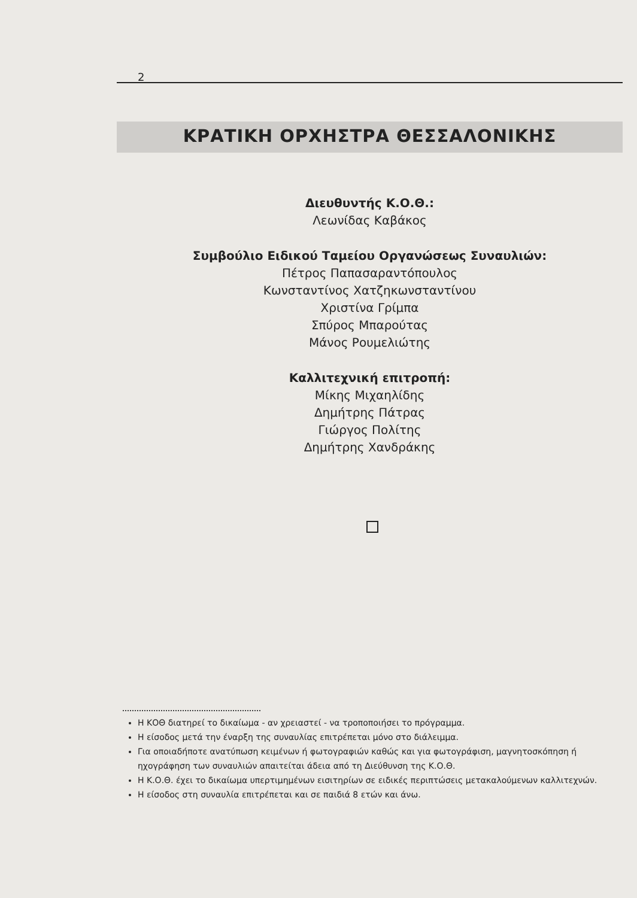2
ΚΡΑΤΙΚΗ ΟΡΧΗΣΤΡΑ ΘΕΣΣΑΛΟΝΙΚΗΣ
Διευθυντής Κ.Ο.Θ.:
Λεωνίδας Καβάκος
Συμβούλιο Ειδικού Ταμείου Οργανώσεως Συναυλιών:
Πέτρος Παπασαραντόπουλος
Κωνσταντίνος Χατζηκωνσταντίνου
Χριστίνα Γρίμπα
Σπύρος Μπαρούτας
Μάνος Ρουμελιώτης
Καλλιτεχνική επιτροπή:
Μίκης Μιχαηλίδης
Δημήτρης Πάτρας
Γιώργος Πολίτης
Δημήτρης Χανδράκης
Η ΚΟΘ διατηρεί το δικαίωμα - αν χρειαστεί - να τροποποιήσει το πρόγραμμα.
Η είσοδος μετά την έναρξη της συναυλίας επιτρέπεται μόνο στο διάλειμμα.
Για οποιαδήποτε ανατύπωση κειμένων ή φωτογραφιών καθώς και για φωτογράφιση, μαγνητοσκόπηση ή ηχογράφηση των συναυλιών απαιτείται άδεια από τη Διεύθυνση της Κ.Ο.Θ.
Η Κ.Ο.Θ. έχει το δικαίωμα υπερτιμημένων εισιτηρίων σε ειδικές περιπτώσεις μετακαλούμενων καλλιτεχνών.
Η είσοδος στη συναυλία επιτρέπεται και σε παιδιά 8 ετών και άνω.